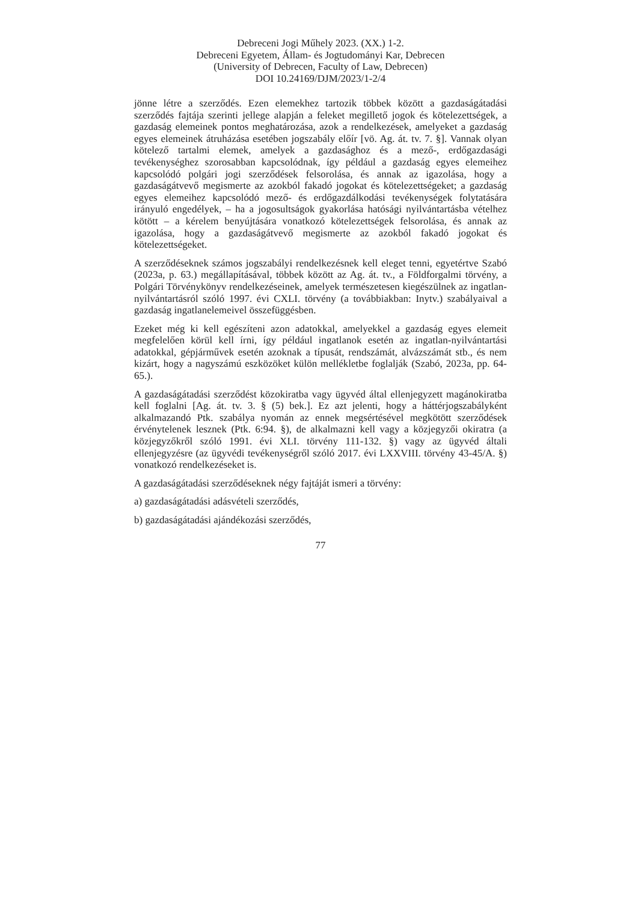Debreceni Jogi Műhely 2023. (XX.) 1-2.
Debreceni Egyetem, Állam- és Jogtudományi Kar, Debrecen
(University of Debrecen, Faculty of Law, Debrecen)
DOI 10.24169/DJM/2023/1-2/4
jönne létre a szerződés. Ezen elemekhez tartozik többek között a gazdaságátadási szerződés fajtája szerinti jellege alapján a feleket megillető jogok és kötelezettségek, a gazdaság elemeinek pontos meghatározása, azok a rendelkezések, amelyeket a gazdaság egyes elemeinek átruházása esetében jogszabály előír [vö. Ag. át. tv. 7. §]. Vannak olyan kötelező tartalmi elemek, amelyek a gazdasághoz és a mező-, erdőgazdasági tevékenységhez szorosabban kapcsolódnak, így például a gazdaság egyes elemeihez kapcsolódó polgári jogi szerződések felsorolása, és annak az igazolása, hogy a gazdaságátvevő megismerte az azokból fakadó jogokat és kötelezettségeket; a gazdaság egyes elemeihez kapcsolódó mező- és erdőgazdálkodási tevékenységek folytatására irányuló engedélyek, – ha a jogosultságok gyakorlása hatósági nyilvántartásba vételhez kötött – a kérelem benyújtására vonatkozó kötelezettségek felsorolása, és annak az igazolása, hogy a gazdaságátvevő megismerte az azokból fakadó jogokat és kötelezettségeket.
A szerződéseknek számos jogszabályi rendelkezésnek kell eleget tenni, egyetértve Szabó (2023a, p. 63.) megállapításával, többek között az Ag. át. tv., a Földforgalmi törvény, a Polgári Törvénykönyv rendelkezéseinek, amelyek természetesen kiegészülnek az ingatlan-nyilvántartásról szóló 1997. évi CXLI. törvény (a továbbiakban: Inytv.) szabályaival a gazdaság ingatlanelemeivel összefüggésben.
Ezeket még ki kell egészíteni azon adatokkal, amelyekkel a gazdaság egyes elemeit megfelelően körül kell írni, így például ingatlanok esetén az ingatlan-nyilvántartási adatokkal, gépjárművek esetén azoknak a típusát, rendszámát, alvázszámát stb., és nem kizárt, hogy a nagyszámú eszközöket külön mellékletbe foglalják (Szabó, 2023a, pp. 64-65.).
A gazdaságátadási szerződést közokiratba vagy ügyvéd által ellenjegyzett magánokiratba kell foglalni [Ag. át. tv. 3. § (5) bek.]. Ez azt jelenti, hogy a háttérjogszabályként alkalmazandó Ptk. szabálya nyomán az ennek megsértésével megkötött szerződések érvénytelenek lesznek (Ptk. 6:94. §), de alkalmazni kell vagy a közjegyzői okiratra (a közjegyzőkről szóló 1991. évi XLI. törvény 111-132. §) vagy az ügyvéd általi ellenjegyzésre (az ügyvédi tevékenységről szóló 2017. évi LXXVIII. törvény 43-45/A. §) vonatkozó rendelkezéseket is.
A gazdaságátadási szerződéseknek négy fajtáját ismeri a törvény:
a) gazdaságátadási adásvételi szerződés,
b) gazdaságátadási ajándékozási szerződés,
77